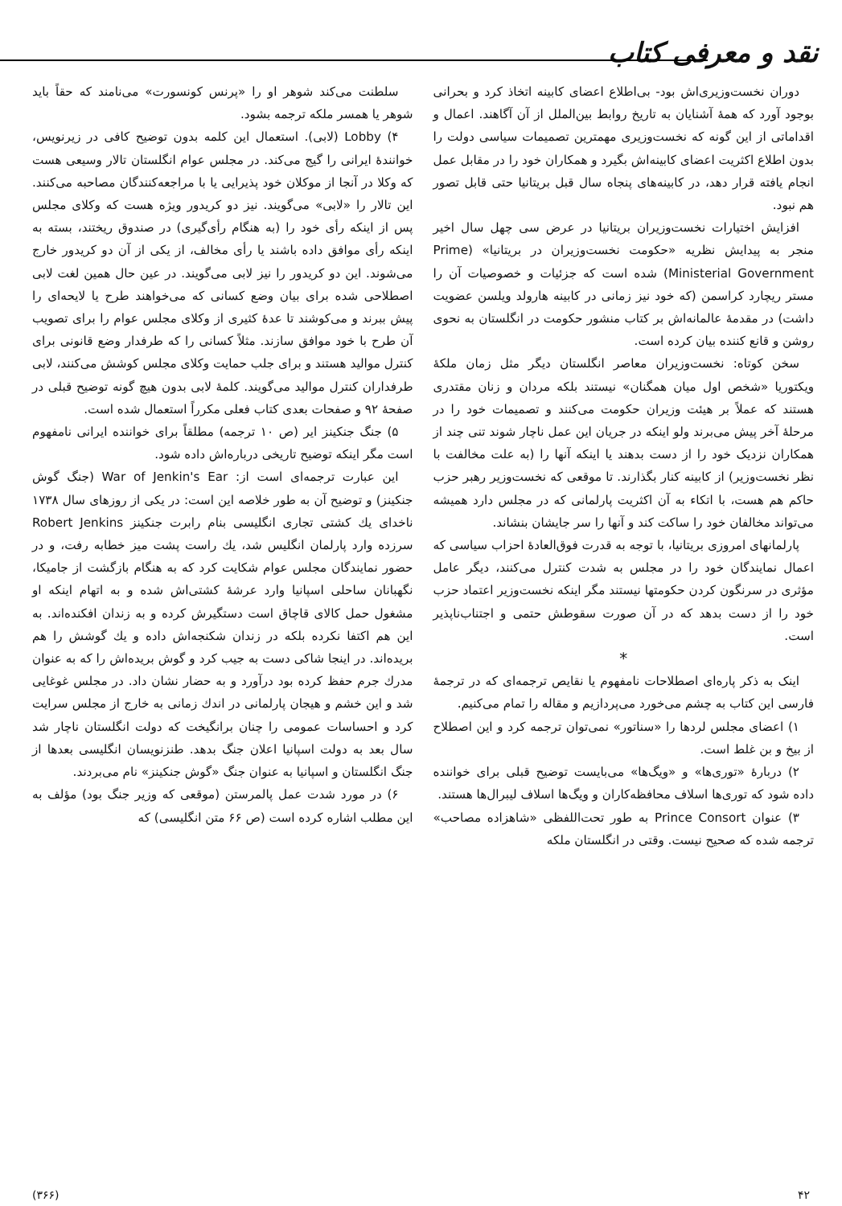نقد و معرفی کتاب
دوران نخست‌وزیری‌اش بود- بی‌اطلاع اعضای کابینه اتخاذ کرد و بحرانی بوجود آورد که همهٔ آشنایان به تاریخ روابط بین‌الملل از آن آگاهند. اعمال و اقداماتی از این گونه که نخست‌وزیری مهمترین تصمیمات سیاسی دولت را بدون اطلاع اکثریت اعضای کابینه‌اش بگیرد و همکاران خود را در مقابل عمل انجام یافته قرار دهد، در کابینه‌های پنجاه سال قبل بریتانیا حتی قابل تصور هم نبود.
افزایش اختیارات نخست‌وزیران بریتانیا در عرض سی چهل سال اخیر منجر به پیدایش نظریه «حکومت نخست‌وزیران در بریتانیا» (Prime Ministerial Government) شده است که جزئیات و خصوصیات آن را مستر ریچارد کراسمن (که خود نیز زمانی در کابینه هارولد ویلسن عضویت داشت) در مقدمهٔ عالمانه‌اش بر کتاب منشور حکومت در انگلستان به نحوی روشن و قانع کننده بیان کرده است.
سخن کوتاه: نخست‌وزیران معاصر انگلستان دیگر مثل زمان ملکهٔ ویکتوریا «شخص اول میان همگنان» نیستند بلکه مردان و زنان مقتدری هستند که عملاً بر هیئت وزیران حکومت می‌کنند و تصمیمات خود را در مرحلهٔ آخر پیش می‌برند ولو اینکه در جریان این عمل ناچار شوند تنی چند از همکاران نزدیک خود را از دست بدهند یا اینکه آنها را (به علت مخالفت با نظر نخست‌وزیر) از کابینه کنار بگذارند. تا موقعی که نخست‌وزیر رهبر حزب حاکم هم هست، با اتکاء به آن اکثریت پارلمانی که در مجلس دارد همیشه می‌تواند مخالفان خود را ساکت کند و آنها را سر جایشان بنشاند.
پارلمانهای امروزی بریتانیا، با توجه به قدرت فوق‌العادهٔ احزاب سیاسی که اعمال نمایندگان خود را در مجلس به شدت کنترل می‌کنند، دیگر عامل مؤثری در سرنگون کردن حکومتها نیستند مگر اینکه نخست‌وزیر اعتماد حزب خود را از دست بدهد که در آن صورت سقوطش حتمی و اجتناب‌ناپذیر است.
*
اینک به ذکر پاره‌ای اصطلاحات نامفهوم یا نقایص ترجمه‌ای که در ترجمهٔ فارسی این کتاب به چشم می‌خورد می‌پردازیم و مقاله را تمام می‌کنیم.
۱) اعضای مجلس لردها را «سناتور» نمی‌توان ترجمه کرد و این اصطلاح از بیخ و بن غلط است.
۲) دربارهٔ «توری‌ها» و «ویگ‌ها» می‌بایست توضیح قبلی برای خواننده داده شود که توری‌ها اسلاف محافظه‌کاران و ویگ‌ها اسلاف لیبرال‌ها هستند.
۳) عنوان Prince Consort به طور تحت‌اللفظی «شاهزاده مصاحب» ترجمه شده که صحیح نیست. وقتی در انگلستان ملکه
سلطنت می‌کند شوهر او را «پرنس کونسورت» می‌نامند که حقاً باید شوهر یا همسر ملکه ترجمه بشود.
۴) Lobby (لابی). استعمال این کلمه بدون توضیح کافی در زیرنویس، خوانندهٔ ایرانی را گیج می‌کند. در مجلس عوام انگلستان تالار وسیعی هست که وکلا در آنجا از موکلان خود پذیرایی یا با مراجعه‌کنندگان مصاحبه می‌کنند. این تالار را «لابی» می‌گویند. نیز دو کریدور ویژه هست که وکلای مجلس پس از اینکه رأی خود را (به هنگام رأی‌گیری) در صندوق ریختند، بسته به اینکه رأی موافق داده باشند یا رأی مخالف، از یکی از آن دو کریدور خارج می‌شوند. این دو کریدور را نیز لابی می‌گویند. در عین حال همین لغت لابی اصطلاحی شده برای بیان وضع کسانی که می‌خواهند طرح یا لایحه‌ای را پیش ببرند و می‌کوشند تا عدهٔ کثیری از وکلای مجلس عوام را برای تصویب آن طرح با خود موافق سازند. مثلاً کسانی را که طرفدار وضع قانونی برای کنترل موالید هستند و برای جلب حمایت وکلای مجلس کوشش می‌کنند، لابی طرفداران کنترل موالید می‌گویند. کلمهٔ لابی بدون هیچ گونه توضیح قبلی در صفحهٔ ۹۲ و صفحات بعدی کتاب فعلی مکرراً استعمال شده است.
۵) جنگ جنکینز ایر (ص ۱۰ ترجمه) مطلقاً برای خواننده ایرانی نامفهوم است مگر اینکه توضیح تاریخی درباره‌اش داده شود.
این عبارت ترجمه‌ای است از: War of Jenkin's Ear (جنگ گوش جنکینز) و توضیح آن به طور خلاصه این است: در یکی از روزهای سال ۱۷۳۸ ناخدای یك کشتی تجاری انگلیسی بنام رابرت جنکینز Robert Jenkins سرزده وارد پارلمان انگلیس شد، یك راست پشت میز خطابه رفت، و در حضور نمایندگان مجلس عوام شکایت کرد که به هنگام بازگشت از جامیکا، نگهبانان ساحلی اسپانیا وارد عرشهٔ کشتی‌اش شده و به اتهام اینکه او مشغول حمل کالای قاچاق است دستگیرش کرده و به زندان افکنده‌اند. به این هم اکتفا نکرده بلکه در زندان شکنجه‌اش داده و یك گوشش را هم بریده‌اند. در اینجا شاکی دست به جیب کرد و گوش بریده‌اش را که به عنوان مدرك جرم حفظ کرده بود درآورد و به حضار نشان داد. در مجلس غوغایی شد و این خشم و هیجان پارلمانی در اندك زمانی به خارج از مجلس سرایت کرد و احساسات عمومی را چنان برانگیخت که دولت انگلستان ناچار شد سال بعد به دولت اسپانیا اعلان جنگ بدهد. طنزنویسان انگلیسی بعدها از جنگ انگلستان و اسپانیا به عنوان جنگ «گوش جنکینز» نام می‌بردند.
۶) در مورد شدت عمل پالمرستن (موقعی که وزیر جنگ بود) مؤلف به این مطلب اشاره کرده است (ص ۶۶ متن انگلیسی) که
۴۲ (۳۶۶)